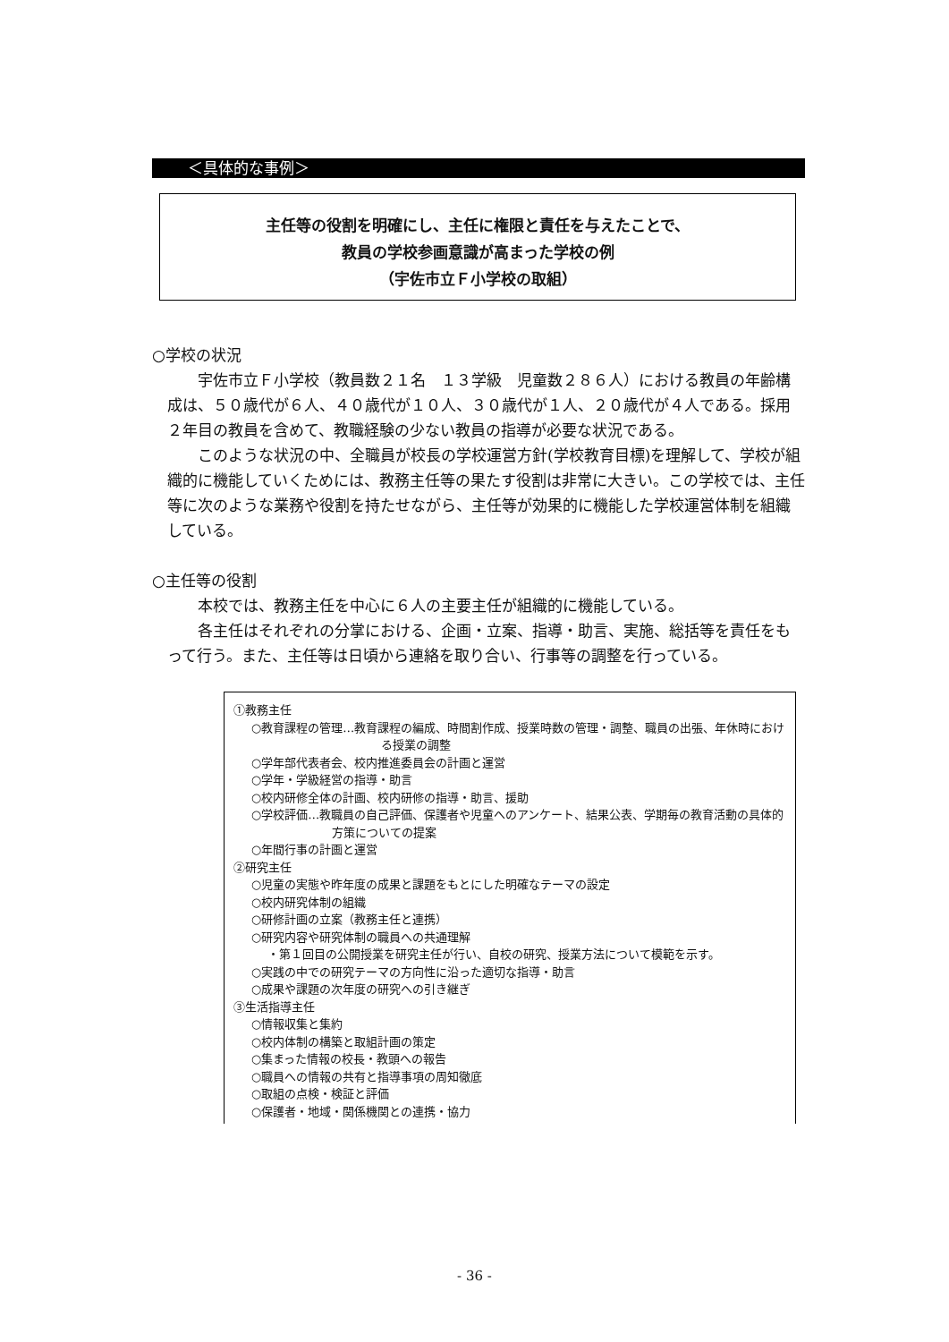＜具体的な事例＞
主任等の役割を明確にし、主任に権限と責任を与えたことで、
教員の学校参画意識が高まった学校の例
（宇佐市立Ｆ小学校の取組）
○学校の状況
宇佐市立Ｆ小学校（教員数２１名　１３学級　児童数２８６人）における教員の年齢構成は、５０歳代が６人、４０歳代が１０人、３０歳代が１人、２０歳代が４人である。採用２年目の教員を含めて、教職経験の少ない教員の指導が必要な状況である。
このような状況の中、全職員が校長の学校運営方針(学校教育目標)を理解して、学校が組織的に機能していくためには、教務主任等の果たす役割は非常に大きい。この学校では、主任等に次のような業務や役割を持たせながら、主任等が効果的に機能した学校運営体制を組織している。
○主任等の役割
本校では、教務主任を中心に６人の主要主任が組織的に機能している。
各主任はそれぞれの分掌における、企画・立案、指導・助言、実施、総括等を責任をもって行う。また、主任等は日頃から連絡を取り合い、行事等の調整を行っている。
①教務主任
○教育課程の管理…教育課程の編成、時間割作成、授業時数の管理・調整、職員の出張、年休時における授業の調整
○学年部代表者会、校内推進委員会の計画と運営
○学年・学級経営の指導・助言
○校内研修全体の計画、校内研修の指導・助言、援助
○学校評価…教職員の自己評価、保護者や児童へのアンケート、結果公表、学期毎の教育活動の具体的方策についての提案
○年間行事の計画と運営
②研究主任
○児童の実態や昨年度の成果と課題をもとにした明確なテーマの設定
○校内研究体制の組織
○研修計画の立案（教務主任と連携）
○研究内容や研究体制の職員への共通理解
・第１回目の公開授業を研究主任が行い、自校の研究、授業方法について模範を示す。
○実践の中での研究テーマの方向性に沿った適切な指導・助言
○成果や課題の次年度の研究への引き継ぎ
③生活指導主任
○情報収集と集約
○校内体制の構築と取組計画の策定
○集まった情報の校長・教頭への報告
○職員への情報の共有と指導事項の周知徹底
○取組の点検・検証と評価
○保護者・地域・関係機関との連携・協力
- 36 -